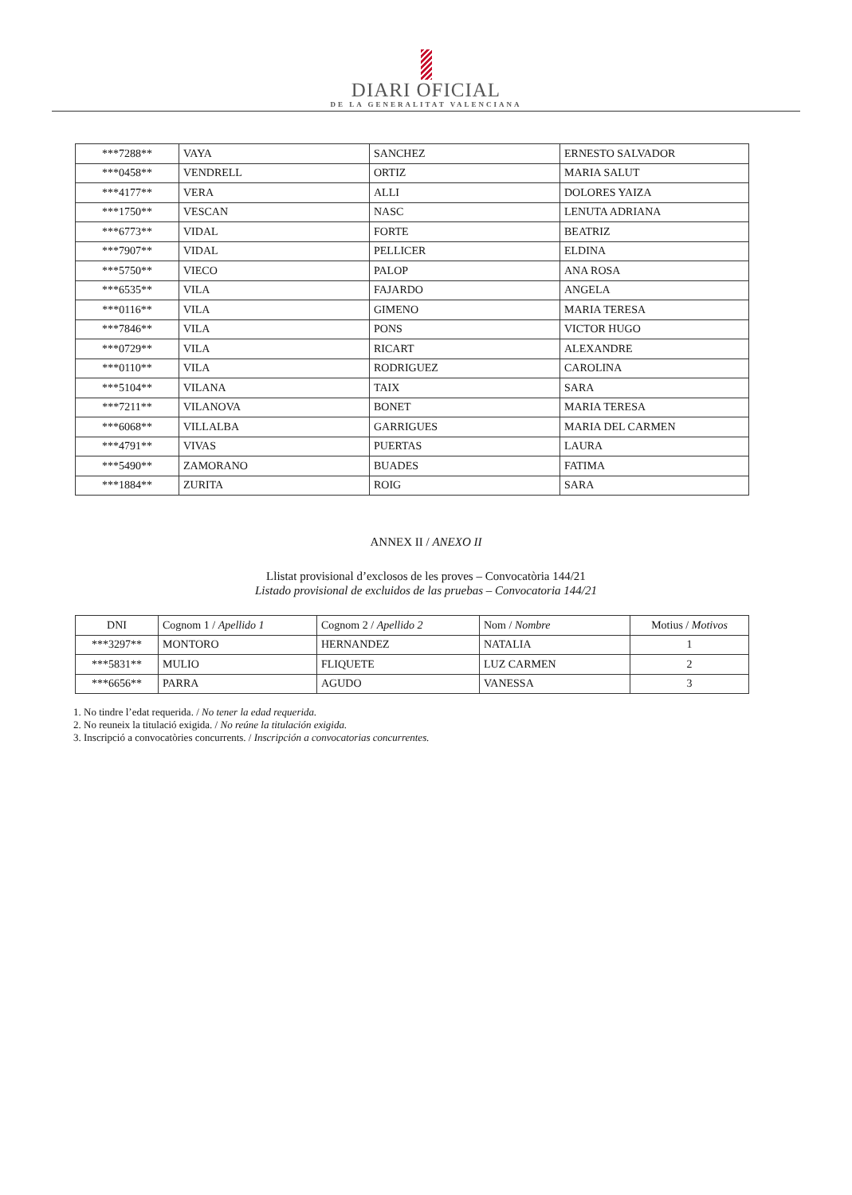DIARI OFICIAL
DE LA GENERALITAT VALENCIANA
| ***7288** | VAYA | SANCHEZ | ERNESTO SALVADOR |
| ***0458** | VENDRELL | ORTIZ | MARIA SALUT |
| ***4177** | VERA | ALLI | DOLORES YAIZA |
| ***1750** | VESCAN | NASC | LENUTA ADRIANA |
| ***6773** | VIDAL | FORTE | BEATRIZ |
| ***7907** | VIDAL | PELLICER | ELDINA |
| ***5750** | VIECO | PALOP | ANA ROSA |
| ***6535** | VILA | FAJARDO | ANGELA |
| ***0116** | VILA | GIMENO | MARIA TERESA |
| ***7846** | VILA | PONS | VICTOR HUGO |
| ***0729** | VILA | RICART | ALEXANDRE |
| ***0110** | VILA | RODRIGUEZ | CAROLINA |
| ***5104** | VILANA | TAIX | SARA |
| ***7211** | VILANOVA | BONET | MARIA TERESA |
| ***6068** | VILLALBA | GARRIGUES | MARIA DEL CARMEN |
| ***4791** | VIVAS | PUERTAS | LAURA |
| ***5490** | ZAMORANO | BUADES | FATIMA |
| ***1884** | ZURITA | ROIG | SARA |
ANNEX II / ANEXO II
Llistat provisional d’exclosos de les proves – Convocatòria 144/21
Listado provisional de excluidos de las pruebas – Convocatoria 144/21
| DNI | Cognom 1 / Apellido 1 | Cognom 2 / Apellido 2 | Nom / Nombre | Motius / Motivos |
| --- | --- | --- | --- | --- |
| ***3297** | MONTORO | HERNANDEZ | NATALIA | 1 |
| ***5831** | MULIO | FLIQUETE | LUZ CARMEN | 2 |
| ***6656** | PARRA | AGUDO | VANESSA | 3 |
1. No tindre l’edat requerida. / No tener la edad requerida.
2. No reuneix la titulació exigida. / No reúne la titulación exigida.
3. Inscripció a convocatòries concurrents. / Inscripción a convocatorias concurrentes.